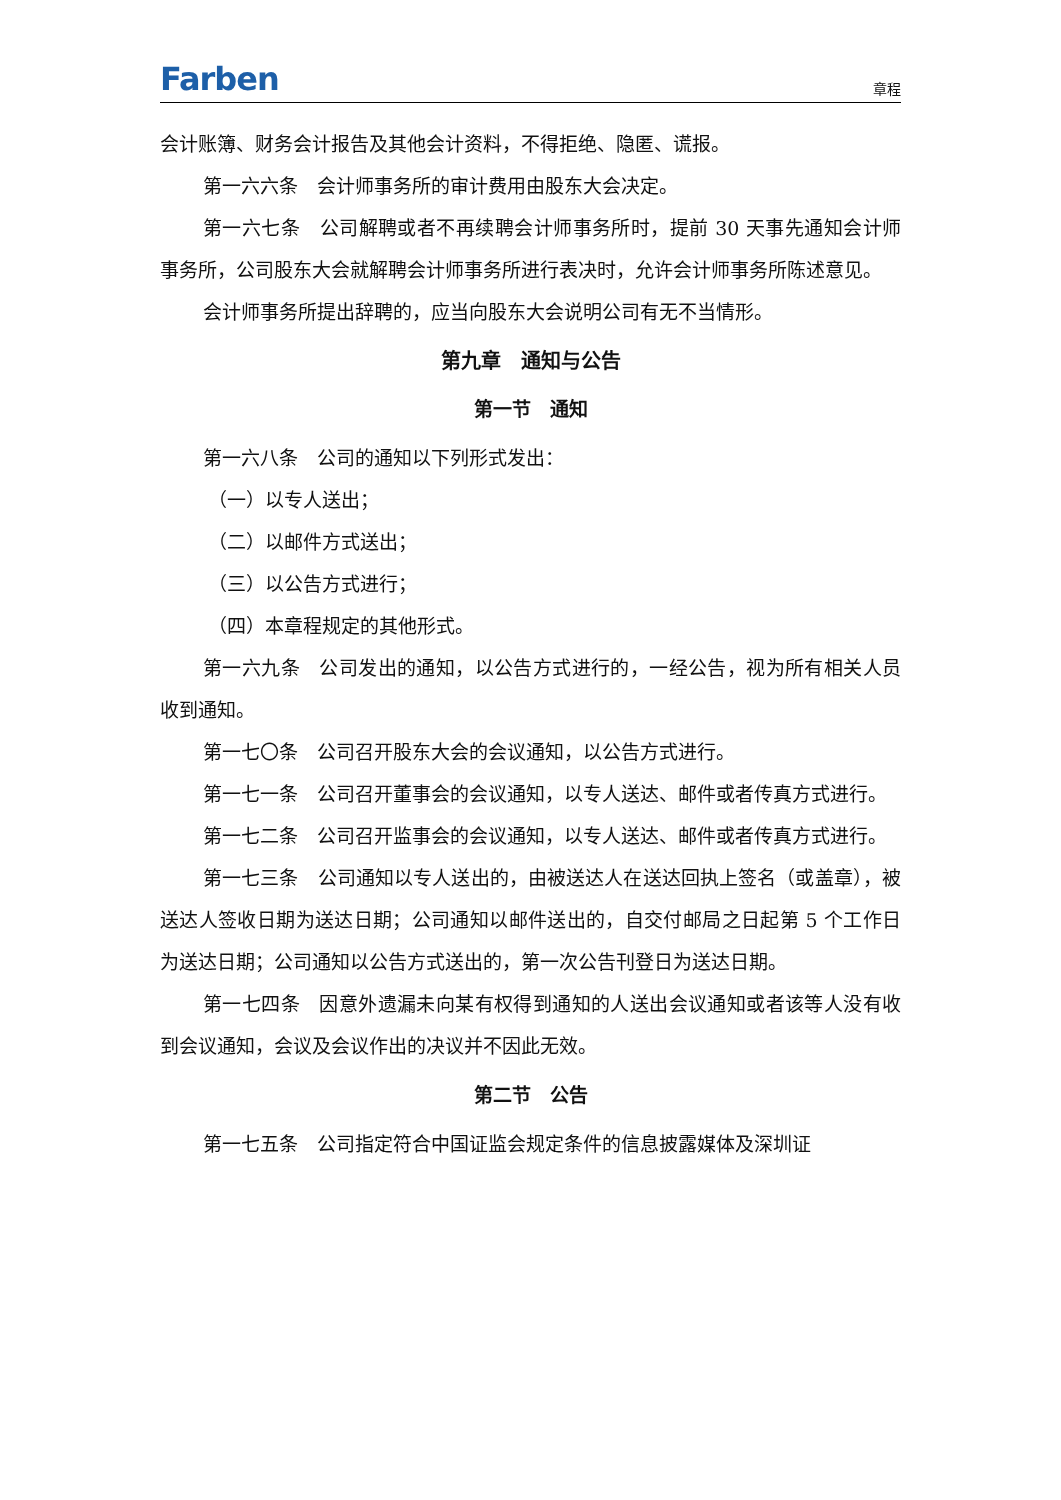Farben 章程
会计账簿、财务会计报告及其他会计资料，不得拒绝、隐匿、谎报。
第一六六条　会计师事务所的审计费用由股东大会决定。
第一六七条　公司解聘或者不再续聘会计师事务所时，提前 30 天事先通知会计师事务所，公司股东大会就解聘会计师事务所进行表决时，允许会计师事务所陈述意见。
会计师事务所提出辞聘的，应当向股东大会说明公司有无不当情形。
第九章　通知与公告
第一节　通知
第一六八条　公司的通知以下列形式发出：
（一）以专人送出；
（二）以邮件方式送出；
（三）以公告方式进行；
（四）本章程规定的其他形式。
第一六九条　公司发出的通知，以公告方式进行的，一经公告，视为所有相关人员收到通知。
第一七〇条　公司召开股东大会的会议通知，以公告方式进行。
第一七一条　公司召开董事会的会议通知，以专人送达、邮件或者传真方式进行。
第一七二条　公司召开监事会的会议通知，以专人送达、邮件或者传真方式进行。
第一七三条　公司通知以专人送出的，由被送达人在送达回执上签名（或盖章），被送达人签收日期为送达日期；公司通知以邮件送出的，自交付邮局之日起第 5 个工作日为送达日期；公司通知以公告方式送出的，第一次公告刊登日为送达日期。
第一七四条　因意外遗漏未向某有权得到通知的人送出会议通知或者该等人没有收到会议通知，会议及会议作出的决议并不因此无效。
第二节　公告
第一七五条　公司指定符合中国证监会规定条件的信息披露媒体及深圳证